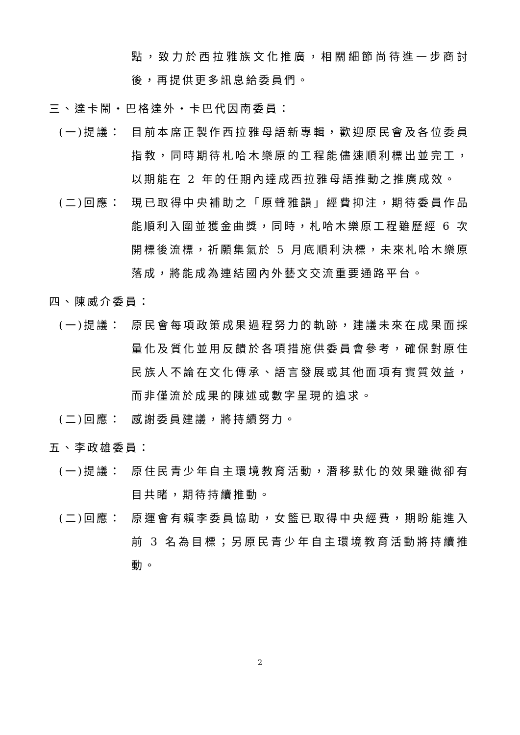點，致力於西拉雅族文化推廣，相關細節尚待進一步商討後，再提供更多訊息給委員們。
三、達卡鬧・巴格達外・卡巴代因南委員：
(一)提議： 目前本席正製作西拉雅母語新專輯，歡迎原民會及各位委員指教，同時期待札哈木樂原的工程能儘速順利標出並完工，以期能在 2 年的任期內達成西拉雅母語推動之推廣成效。
(二)回應： 現已取得中央補助之「原聲雅韻」經費抑注，期待委員作品能順利入圍並獲金曲獎，同時，札哈木樂原工程雖歷經 6 次開標後流標，祈願集氣於 5 月底順利決標，未來札哈木樂原落成，將能成為連結國內外藝文交流重要通路平台。
四、陳威介委員：
(一)提議： 原民會每項政策成果過程努力的軌跡，建議未來在成果面採量化及質化並用反饋於各項措施供委員會參考，確保對原住民族人不論在文化傳承、語言發展或其他面項有實質效益，而非僅流於成果的陳述或數字呈現的追求。
(二)回應： 感謝委員建議，將持續努力。
五、李政雄委員：
(一)提議： 原住民青少年自主環境教育活動，潛移默化的效果雖微卻有目共睹，期待持續推動。
(二)回應： 原運會有賴李委員協助，女籃已取得中央經費，期盼能進入前 3 名為目標；另原民青少年自主環境教育活動將持續推動。
2